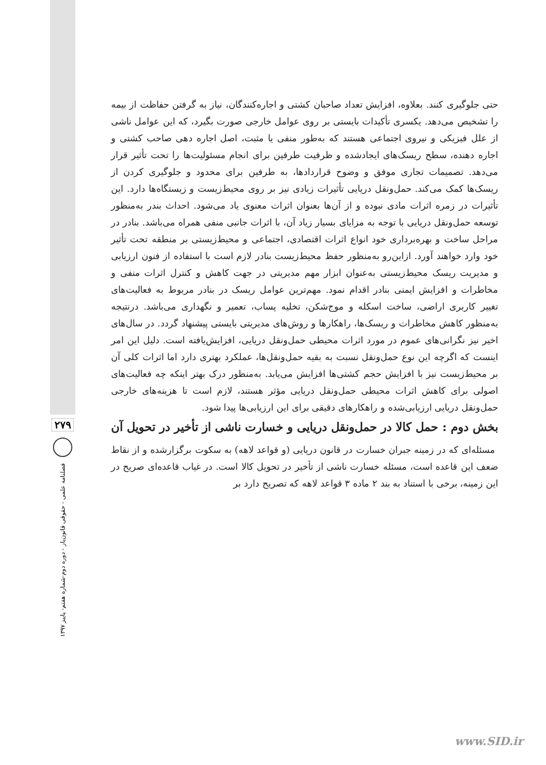۲۷۹
فصلنامه علمی - حقوقی قانون‌یار - دوره دوم-شماره هفتم- پاییز ۱۳۹۷
حتی جلوگیری کنند. بعلاوه، افزایش تعداد صاحبان کشتی و اجاره‌کنندگان، نیاز به گرفتن حفاظت از بیمه را تشخیص می‌دهد. یکسری تأکیدات بایستی بر روی عوامل خارجی صورت بگیرد، که این عوامل ناشی از علل فیزیکی و نیروی اجتماعی هستند که به‌طور منفی یا مثبت، اصل اجاره دهی صاحب کشتی و اجاره دهنده، سطح ریسک‌های ایجادشده و ظرفیت طرفین برای انجام مسئولیت‌ها را تحت تأثیر قرار می‌دهد. تصمیمات تجاری موفق و وضوح قراردادها، به طرفین برای محدود و جلوگیری کردن از ریسک‌ها کمک می‌کند. حمل‌ونقل دریایی تأثیرات زیادی نیز بر روی محیط‌زیست و زیستگاه‌ها دارد. این تأثیرات در زمره اثرات مادی نبوده و از آن‌ها بعنوان اثرات معنوی یاد می‌شود. احداث بندر به‌منظور توسعه حمل‌ونقل دریایی با توجه به مزایای بسیار زیاد آن، با اثرات جانبی منفی همراه می‌باشد. بنادر در مراحل ساخت و بهره‌برداری خود انواع اثرات اقتصادی، اجتماعی و محیط‌زیستی بر منطقه تحت تأثیر خود وارد خواهند آورد. ازاین‌رو به‌منظور حفظ محیط‌زیست بنادر لازم است با استفاده از فنون ارزیابی و مدیریت ریسک محیط‌زیستی به‌عنوان ابزار مهم مدیریتی در جهت کاهش و کنترل اثرات منفی و مخاطرات و افزایش ایمنی بنادر اقدام نمود. مهم‌ترین عوامل ریسک در بنادر مربوط به فعالیت‌های تغییر کاربری اراضی، ساخت اسکله و موج‌شکن، تخلیه پساب، تعمیر و نگهداری می‌باشد. درنتیجه به‌منظور کاهش مخاطرات و ریسک‌ها، راهکارها و روش‌های مدیریتی بایستی پیشنهاد گردد. در سال‌های اخیر نیز نگرانی‌های عموم در مورد اثرات محیطی حمل‌ونقل دریایی، افزایش‌یافته است. دلیل این امر اینست که اگرچه این نوع حمل‌ونقل نسبت به بقیه حمل‌ونقل‌ها، عملکرد بهتری دارد اما اثرات کلی آن بر محیط‌زیست نیز با افزایش حجم کشتی‌ها افزایش می‌یابد. به‌منظور درک بهتر اینکه چه فعالیت‌های اصولی برای کاهش اثرات محیطی حمل‌ونقل دریایی مؤثر هستند، لازم است تا هزینه‌های خارجی حمل‌ونقل دریایی ارزیابی‌شده و راهکارهای دقیقی برای این ارزیابی‌ها پیدا شود.
بخش دوم : حمل کالا در حمل‌ونقل دریایی و خسارت ناشی از تأخیر در تحویل آن
مسئله‌ای که در زمینه جبران خسارت در قانون دریایی (و قواعد لاهه) به سکوت برگزارشده و از نقاط ضعف این قاعده است، مسئله خسارت ناشی از تأخیر در تحویل کالا است. در غیاب قاعده‌ای صریح در این زمینه، برخی با استناد به بند ۲ ماده ۳ قواعد لاهه که تصریح دارد بر
www.SID.ir